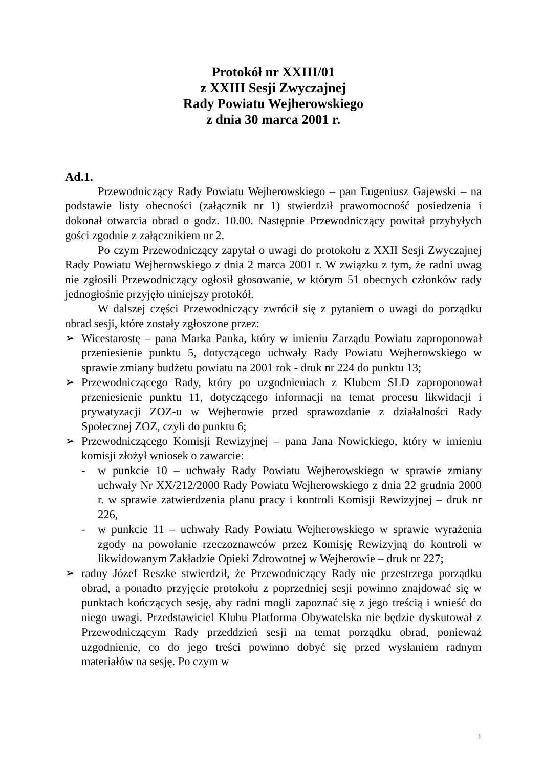Protokół nr XXIII/01
z XXIII Sesji Zwyczajnej
Rady Powiatu Wejherowskiego
z dnia 30 marca 2001 r.
Ad.1.
Przewodniczący Rady Powiatu Wejherowskiego – pan Eugeniusz Gajewski – na podstawie listy obecności (załącznik nr 1) stwierdził prawomocność posiedzenia i dokonał otwarcia obrad o godz. 10.00. Następnie Przewodniczący powitał przybyłych gości zgodnie z załącznikiem nr 2.
Po czym Przewodniczący zapytał o uwagi do protokołu z XXII Sesji Zwyczajnej Rady Powiatu Wejherowskiego z dnia 2 marca 2001 r. W związku z tym, że radni uwag nie zgłosili Przewodniczący ogłosił głosowanie, w którym 51 obecnych członków rady jednogłośnie przyjęło niniejszy protokół.
W dalszej części Przewodniczący zwrócił się z pytaniem o uwagi do porządku obrad sesji, które zostały zgłoszone przez:
➢ Wicestarostę – pana Marka Panka, który w imieniu Zarządu Powiatu zaproponował przeniesienie punktu 5, dotyczącego uchwały Rady Powiatu Wejherowskiego w sprawie zmiany budżetu powiatu na 2001 rok - druk nr 224 do punktu 13;
➢ Przewodniczącego Rady, który po uzgodnieniach z Klubem SLD zaproponował przeniesienie punktu 11, dotyczącego informacji na temat procesu likwidacji i prywatyzacji ZOZ-u w Wejherowie przed sprawozdanie z działalności Rady Społecznej ZOZ, czyli do punktu 6;
➢ Przewodniczącego Komisji Rewizyjnej – pana Jana Nowickiego, który w imieniu komisji złożył wniosek o zawarcie:
- w punkcie 10 – uchwały Rady Powiatu Wejherowskiego w sprawie zmiany uchwały Nr XX/212/2000 Rady Powiatu Wejherowskiego z dnia 22 grudnia 2000 r. w sprawie zatwierdzenia planu pracy i kontroli Komisji Rewizyjnej – druk nr 226,
- w punkcie 11 – uchwały Rady Powiatu Wejherowskiego w sprawie wyrażenia zgody na powołanie rzeczoznawców przez Komisję Rewizyjną do kontroli w likwidowanym Zakładzie Opieki Zdrowotnej w Wejherowie – druk nr 227;
➢ radny Józef Reszke stwierdził, że Przewodniczący Rady nie przestrzega porządku obrad, a ponadto przyjęcie protokołu z poprzedniej sesji powinno znajdować się w punktach kończących sesję, aby radni mogli zapoznać się z jego treścią i wnieść do niego uwagi. Przedstawiciel Klubu Platforma Obywatelska nie będzie dyskutował z Przewodniczącym Rady przeddzień sesji na temat porządku obrad, ponieważ uzgodnienie, co do jego treści powinno dobyć się przed wysłaniem radnym materiałów na sesję. Po czym w
1